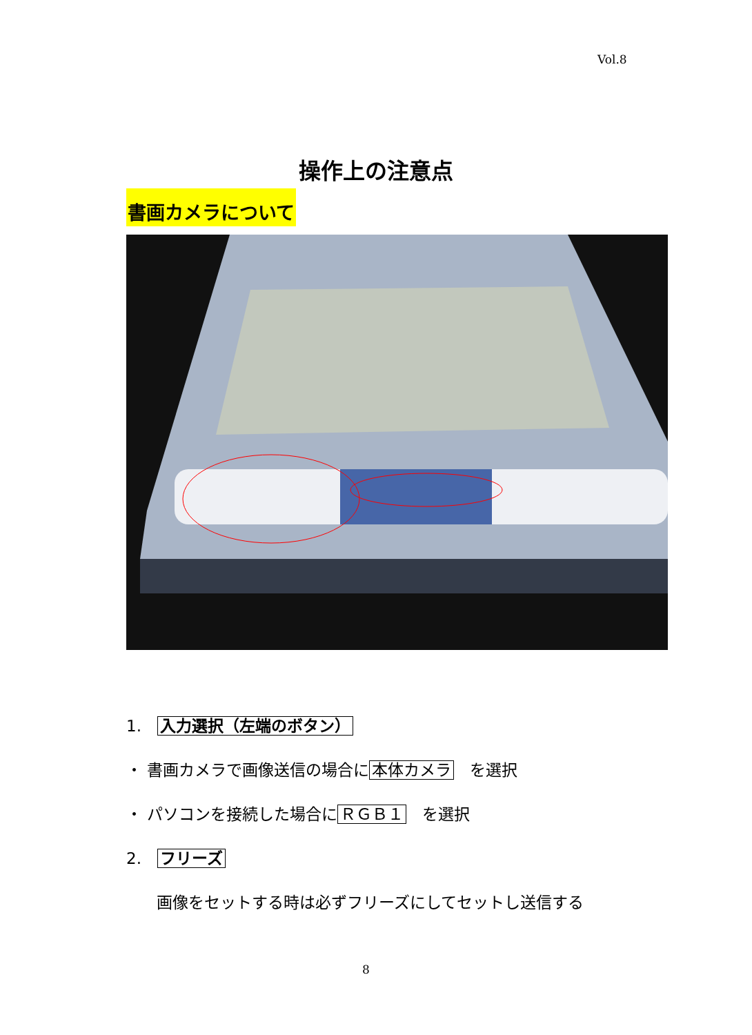Vol.8
操作上の注意点
書画カメラについて
1.　入力選択（左端のボタン）
・ 書画カメラで画像送信の場合に 本体カメラ　を選択
・ パソコンを接続した場合に ＲＧＢ１　を選択
2.　フリーズ
画像をセットする時は必ずフリーズにしてセットし送信する
8